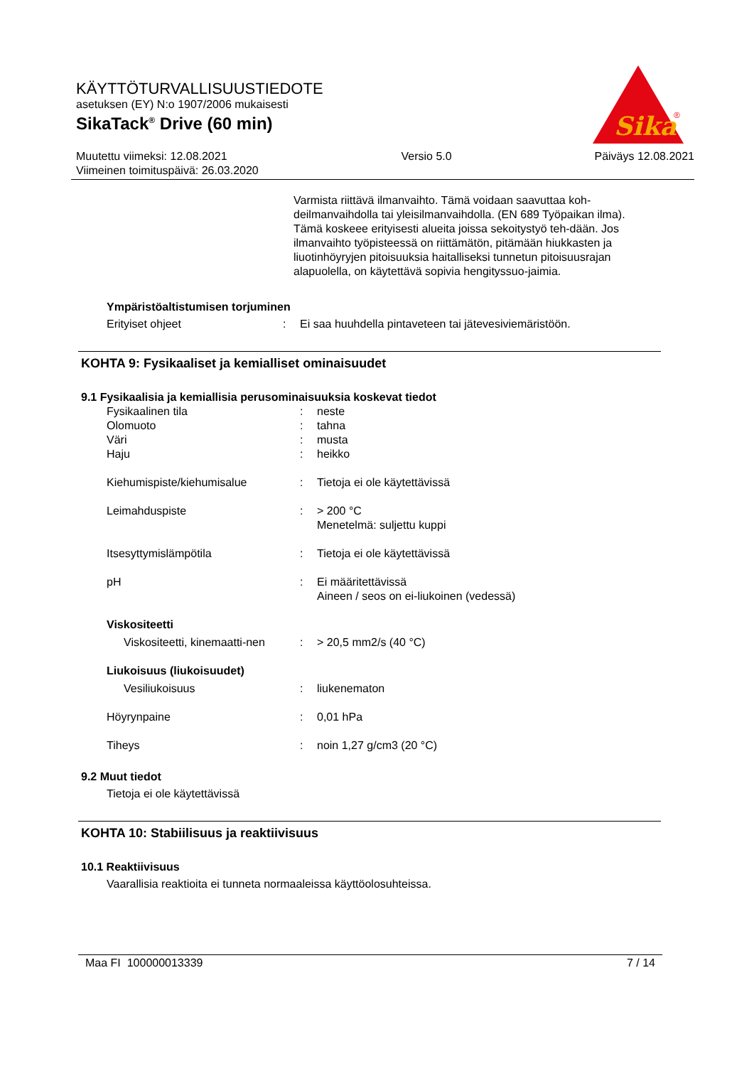KÄYTTÖTURVALLISUUSTIEDOTE
asetuksen (EY) N:o 1907/2006 mukaisesti
SikaTack<sup>®</sup> Drive (60 min)
Muutettu viimeksi: 12.08.2021
Viimeinen toimituspäivä: 26.03.2020
Versio 5.0 Päiväys 12.08.2021
Sika
®
Varmista riittävä ilmanvaihto. Tämä voidaan saavuttaa koh-deilmanvaihdolla tai yleisilmanvaihdolla. (EN 689 Työpaikan ilma). Tämä koskeee erityisesti alueita joissa sekoitystyö teh-dään. Jos ilmanvaihto työpisteessä on riittämätön, pitämään hiukkasten ja liuotinhöyryjen pitoisuuksia haitalliseksi tunnetun pitoisuusrajan alapuolella, on käytettävä sopivia hengityssuo-jaimia.
Ympäristöaltistumisen torjuminen
| Erityiset ohjeet | : | Ei saa huuhdella pintaveteen tai jätevesiviemäristöön. |
KOHTA 9: Fysikaaliset ja kemialliset ominaisuudet
9.1 Fysikaalisia ja kemiallisia perusominaisuuksia koskevat tiedot
| Fysikaalinen tila | : | neste |
| Olomuoto | : | tahna |
| Väri | : | musta |
| Haju | : | heikko |
| Kiehumispiste/kiehumisalue | : | Tietoja ei ole käytettävissä |
| Leimahduspiste | : | > 200 °C Menetelmä: suljettu kuppi |
| Itsesyttymislämpötila | : | Tietoja ei ole käytettävissä |
| pH | : | Ei määritettävissä Aineen / seos on ei-liukoinen (vedessä) |
| Viskositeetti | | |
| Viskositeetti, kinemaatti-nen | : | > 20,5 mm2/s (40 °C) |
| Liukoisuus (liukoisuudet) | | |
| Vesiliukoisuus | : | liukenematon |
| Höyrynpaine | : | 0,01 hPa |
| Tiheys | : | noin 1,27 g/cm3 (20 °C) |
9.2 Muut tiedot
Tietoja ei ole käytettävissä
KOHTA 10: Stabiilisuus ja reaktiivisuus
10.1 Reaktiivisuus
Vaarallisia reaktioita ei tunneta normaaleissa käyttöolosuhteissa.
Maa FI 100000013339 7 / 14